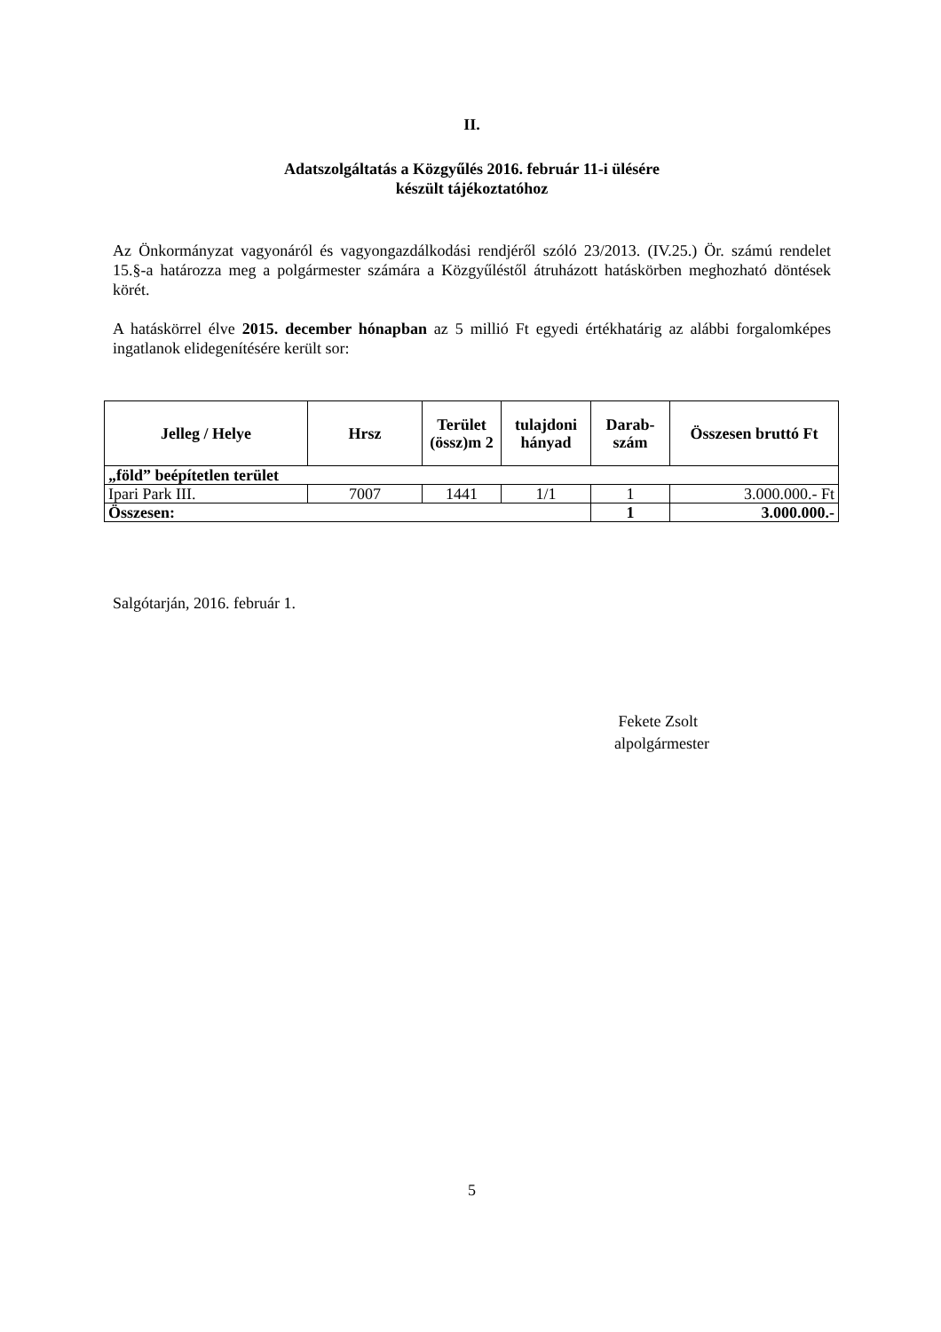II.
Adatszolgáltatás a Közgyűlés 2016. február 11-i ülésére
készült tájékoztatóhoz
Az Önkormányzat vagyonáról és vagyongazdálkodási rendjéről szóló 23/2013. (IV.25.) Ör. számú rendelet 15.§-a határozza meg a polgármester számára a Közgyűléstől átruházott hatáskörben meghozható döntések körét.
A hatáskörrel élve 2015. december hónapban az 5 millió Ft egyedi értékhatárig az alábbi forgalomképes ingatlanok elidegenítésére került sor:
| Jelleg / Helye | Hrsz | Terület (össz)m 2 | tulajdoni hányad | Darab-szám | Összesen bruttó Ft |
| --- | --- | --- | --- | --- | --- |
| „föld” beépítetlen terület | | | | | |
| Ipari Park III. | 7007 | 1441 | 1/1 | 1 | 3.000.000.- Ft |
| Összesen: | | | | 1 | 3.000.000.- |
Salgótarján, 2016. február 1.
Fekete Zsolt
alpolgármester
5